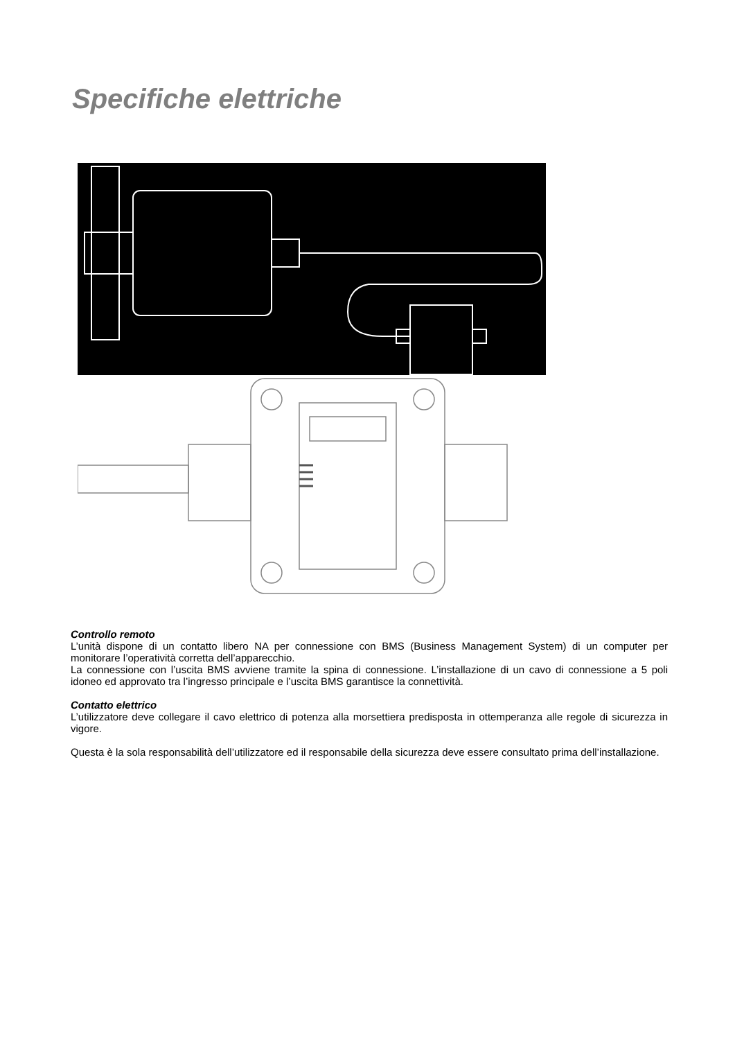Specifiche elettriche
Controllo remoto
L’unità dispone di un contatto libero NA per connessione con BMS (Business Management System) di un computer per monitorare l’operatività corretta dell’apparecchio.
La connessione con l’uscita BMS avviene tramite la spina di connessione. L’installazione di un cavo di connessione a 5 poli idoneo ed approvato tra l’ingresso principale e l’uscita BMS garantisce la connettività.
Contatto elettrico
L’utilizzatore deve collegare il cavo elettrico di potenza alla morsettiera predisposta in ottemperanza alle regole di sicurezza in vigore.
Questa è la sola responsabilità dell’utilizzatore ed il responsabile della sicurezza deve essere consultato prima dell’installazione.